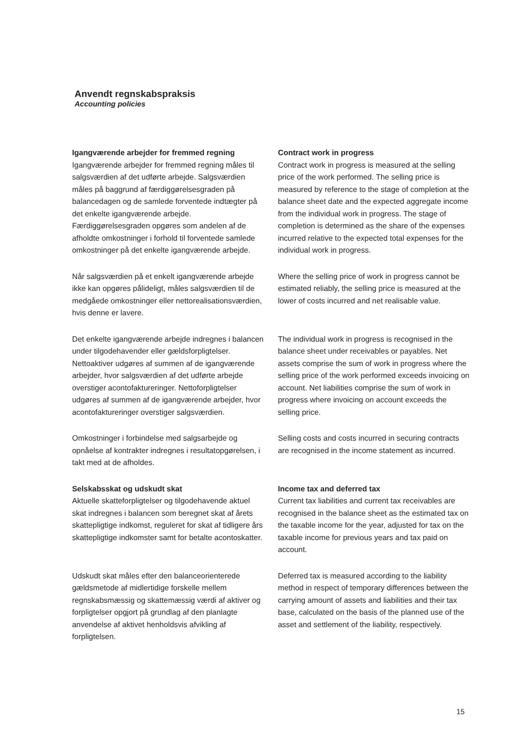Anvendt regnskabspraksis
Accounting policies
Igangværende arbejder for fremmed regning
Igangværende arbejder for fremmed regning måles til salgsværdien af det udførte arbejde. Salgsværdien måles på baggrund af færdiggørelsesgraden på balancedagen og de samlede forventede indtægter på det enkelte igangværende arbejde. Færdiggørelsesgraden opgøres som andelen af de afholdte omkostninger i forhold til forventede samlede omkostninger på det enkelte igangværende arbejde.
Contract work in progress
Contract work in progress is measured at the selling price of the work performed. The selling price is measured by reference to the stage of completion at the balance sheet date and the expected aggregate income from the individual work in progress. The stage of completion is determined as the share of the expenses incurred relative to the expected total expenses for the individual work in progress.
Når salgsværdien på et enkelt igangværende arbejde ikke kan opgøres pålideligt, måles salgsværdien til de medgåede omkostninger eller nettorealisationsværdien, hvis denne er lavere.
Where the selling price of work in progress cannot be estimated reliably, the selling price is measured at the lower of costs incurred and net realisable value.
Det enkelte igangværende arbejde indregnes i balancen under tilgodehavender eller gældsforpligtelser. Nettoaktiver udgøres af summen af de igangværende arbejder, hvor salgsværdien af det udførte arbejde overstiger acontofaktureringer. Nettoforpligtelser udgøres af summen af de igangværende arbejder, hvor acontofaktureringer overstiger salgsværdien.
The individual work in progress is recognised in the balance sheet under receivables or payables. Net assets comprise the sum of work in progress where the selling price of the work performed exceeds invoicing on account. Net liabilities comprise the sum of work in progress where invoicing on account exceeds the selling price.
Omkostninger i forbindelse med salgsarbejde og opnåelse af kontrakter indregnes i resultatopgørelsen, i takt med at de afholdes.
Selling costs and costs incurred in securing contracts are recognised in the income statement as incurred.
Selskabsskat og udskudt skat
Aktuelle skatteforpligtelser og tilgodehavende aktuel skat indregnes i balancen som beregnet skat af årets skattepligtige indkomst, reguleret for skat af tidligere års skattepligtige indkomster samt for betalte acontoskatter.
Income tax and deferred tax
Current tax liabilities and current tax receivables are recognised in the balance sheet as the estimated tax on the taxable income for the year, adjusted for tax on the taxable income for previous years and tax paid on account.
Udskudt skat måles efter den balanceorienterede gældsmetode af midlertidige forskelle mellem regnskabsmæssig og skattemæssig værdi af aktiver og forpligtelser opgjort på grundlag af den planlagte anvendelse af aktivet henholdsvis afvikling af forpligtelsen.
Deferred tax is measured according to the liability method in respect of temporary differences between the carrying amount of assets and liabilities and their tax base, calculated on the basis of the planned use of the asset and settlement of the liability, respectively.
15